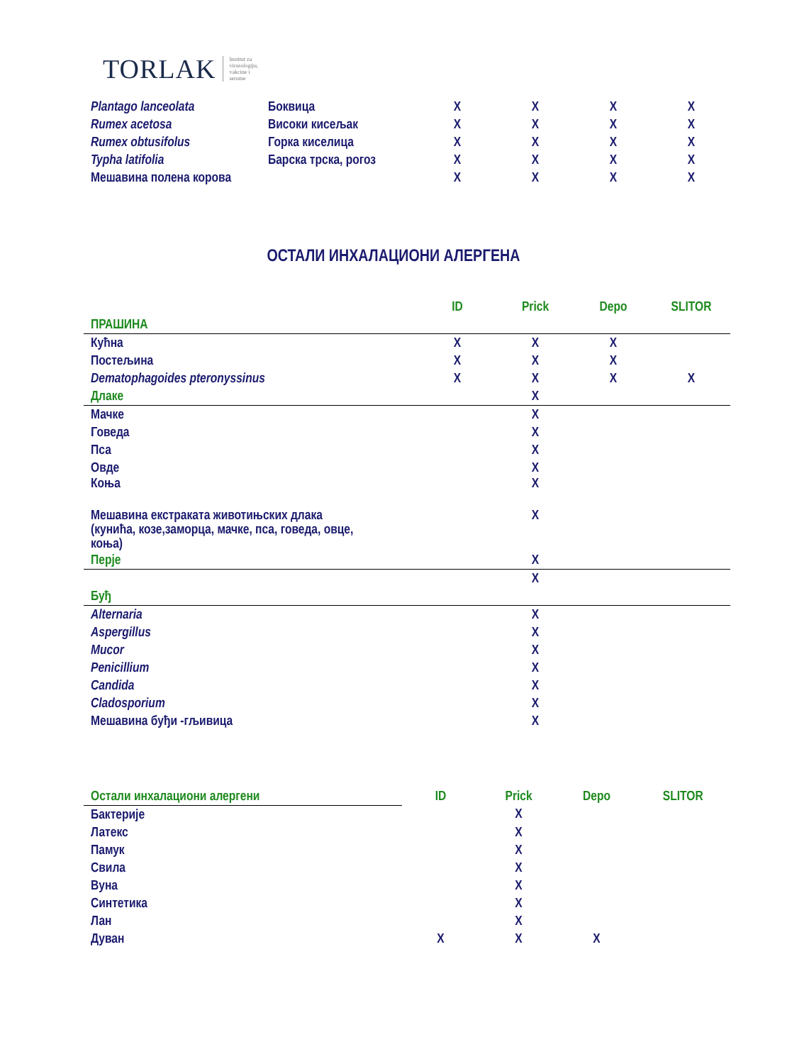TORLAK Institut za
virusologiju,
vakcine i
serume
| Plantago lanceolata | Боквица | X | X | X | X |
| Rumex acetosa | Високи кисељак | X | X | X | X |
| Rumex obtusifolus | Горка киселица | X | X | X | X |
| Typha latifolia | Барска трска, рогоз | X | X | X | X |
| Мешавина полена корова | | X | X | X | X |
ОСТАЛИ ИНХАЛАЦИОНИ АЛЕРГЕНА
| | ID | Prick | Depo | SLITOR |
| ПРАШИНА | | | | |
| Кућна | X | X | X | |
| Постељина | X | X | X | |
| Dematophagoides pteronyssinus | X | X | X | X |
| Длаке | | X | | |
| Мачке | | X | | |
| Говеда | | X | | |
| Пса | | X | | |
| Овде | | X | | |
| Коња | | X | | |
| Мешавина екстраката животињских длака (кунића, козе,заморца, мачке, пса, говеда, овце, коња) | | X | | |
| Перје | | X | | |
| | | X | | |
| Буђ | | | | |
| Alternaria | | X | | |
| Aspergillus | | X | | |
| Mucor | | X | | |
| Penicillium | | X | | |
| Candida | | X | | |
| Cladosporium | | X | | |
| Мешавина буђи -гљивица | | X | | |
| Остали инхалациони алергени | ID | Prick | Depo | SLITOR |
| Бактерије | | X | | |
| Латекс | | X | | |
| Памук | | X | | |
| Свила | | X | | |
| Вуна | | X | | |
| Синтетика | | X | | |
| Лан | | X | | |
| Дуван | X | X | X | |